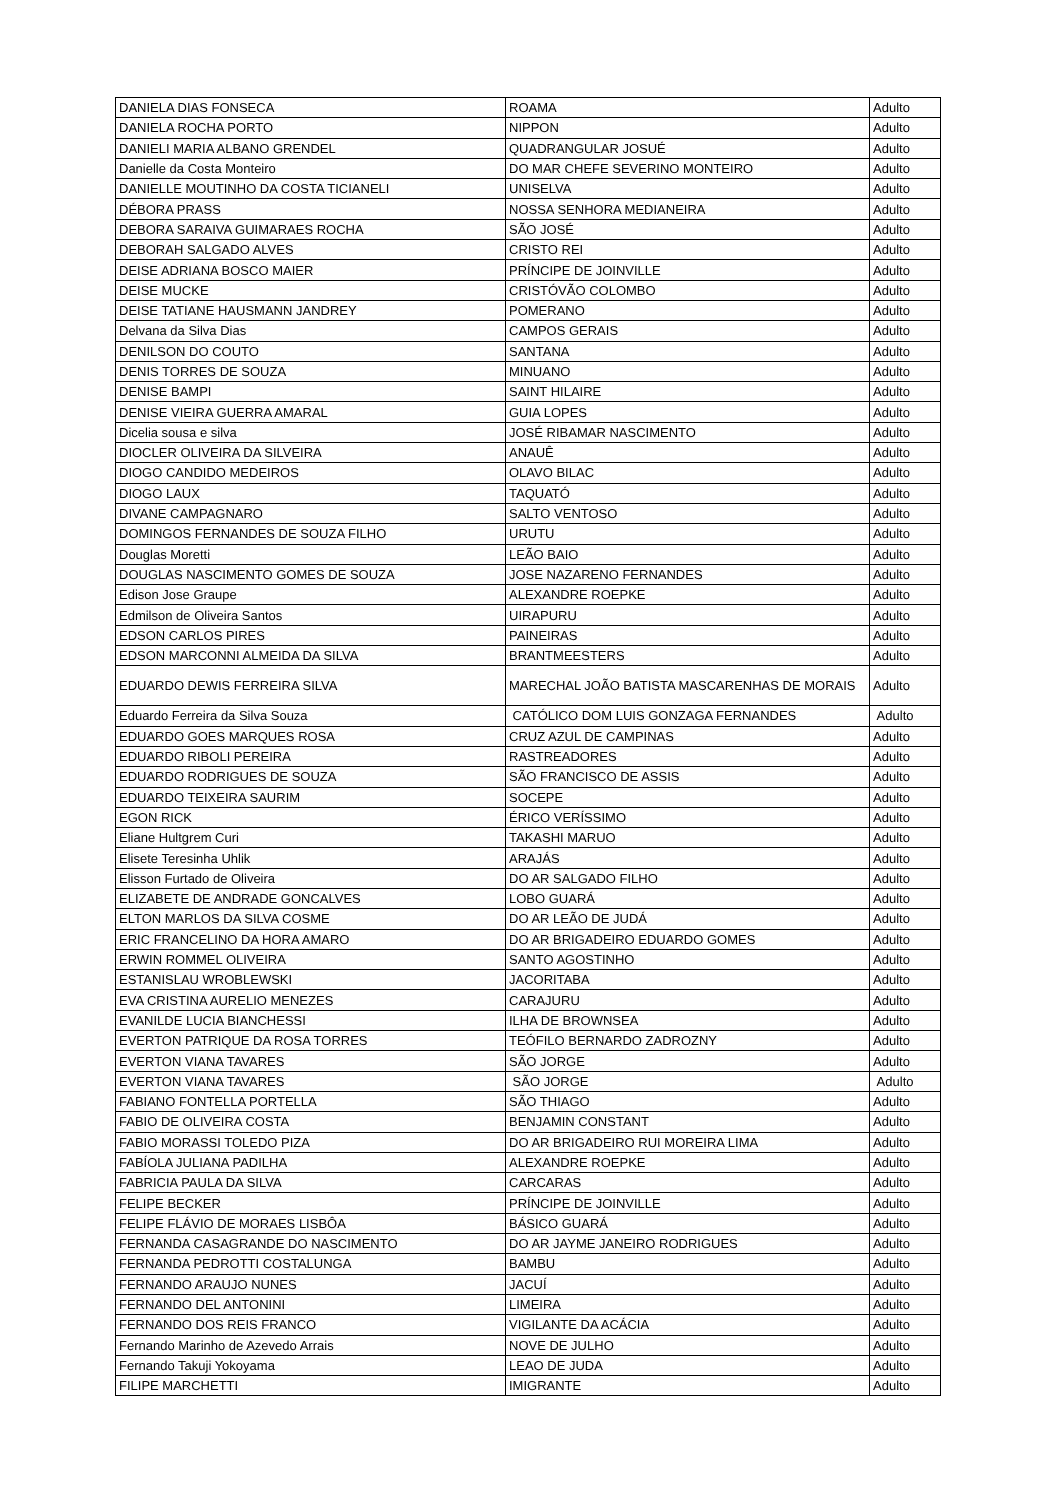| DANIELA DIAS FONSECA | ROAMA | Adulto |
| DANIELA ROCHA PORTO | NIPPON | Adulto |
| DANIELI MARIA ALBANO GRENDEL | QUADRANGULAR JOSUÉ | Adulto |
| Danielle da Costa Monteiro | DO MAR CHEFE SEVERINO MONTEIRO | Adulto |
| DANIELLE MOUTINHO DA COSTA TICIANELI | UNISELVA | Adulto |
| DÉBORA PRASS | NOSSA SENHORA MEDIANEIRA | Adulto |
| DEBORA SARAIVA GUIMARAES ROCHA | SÃO JOSÉ | Adulto |
| DEBORAH SALGADO ALVES | CRISTO REI | Adulto |
| DEISE ADRIANA BOSCO MAIER | PRÍNCIPE DE JOINVILLE | Adulto |
| DEISE MUCKE | CRISTÓVÃO COLOMBO | Adulto |
| DEISE TATIANE HAUSMANN JANDREY | POMERANO | Adulto |
| Delvana da Silva Dias | CAMPOS GERAIS | Adulto |
| DENILSON DO COUTO | SANTANA | Adulto |
| DENIS TORRES DE SOUZA | MINUANO | Adulto |
| DENISE BAMPI | SAINT HILAIRE | Adulto |
| DENISE VIEIRA GUERRA AMARAL | GUIA LOPES | Adulto |
| Dicelia sousa e silva | JOSÉ RIBAMAR NASCIMENTO | Adulto |
| DIOCLER OLIVEIRA DA SILVEIRA | ANAUÊ | Adulto |
| DIOGO CANDIDO MEDEIROS | OLAVO BILAC | Adulto |
| DIOGO LAUX | TAQUATÓ | Adulto |
| DIVANE CAMPAGNARO | SALTO VENTOSO | Adulto |
| DOMINGOS FERNANDES DE SOUZA FILHO | URUTU | Adulto |
| Douglas Moretti | LEÃO BAIO | Adulto |
| DOUGLAS NASCIMENTO GOMES DE SOUZA | JOSE NAZARENO FERNANDES | Adulto |
| Edison Jose Graupe | ALEXANDRE ROEPKE | Adulto |
| Edmilson de Oliveira Santos | UIRAPURU | Adulto |
| EDSON CARLOS PIRES | PAINEIRAS | Adulto |
| EDSON MARCONNI ALMEIDA DA SILVA | BRANTMEESTERS | Adulto |
| EDUARDO DEWIS FERREIRA SILVA | MARECHAL JOÃO BATISTA MASCARENHAS DE MORAIS | Adulto |
| Eduardo Ferreira da Silva Souza | CATÓLICO DOM LUIS GONZAGA FERNANDES | Adulto |
| EDUARDO GOES MARQUES ROSA | CRUZ AZUL DE CAMPINAS | Adulto |
| EDUARDO RIBOLI PEREIRA | RASTREADORES | Adulto |
| EDUARDO RODRIGUES DE SOUZA | SÃO FRANCISCO DE ASSIS | Adulto |
| EDUARDO TEIXEIRA SAURIM | SOCEPE | Adulto |
| EGON RICK | ÉRICO VERÍSSIMO | Adulto |
| Eliane Hultgrem Curi | TAKASHI MARUO | Adulto |
| Elisete Teresinha Uhlik | ARAJÁS | Adulto |
| Elisson Furtado de Oliveira | DO AR SALGADO FILHO | Adulto |
| ELIZABETE DE ANDRADE GONCALVES | LOBO GUARÁ | Adulto |
| ELTON MARLOS DA SILVA COSME | DO AR LEÃO DE JUDÁ | Adulto |
| ERIC FRANCELINO DA HORA AMARO | DO AR BRIGADEIRO EDUARDO GOMES | Adulto |
| ERWIN ROMMEL OLIVEIRA | SANTO AGOSTINHO | Adulto |
| ESTANISLAU WROBLEWSKI | JACORITABA | Adulto |
| EVA CRISTINA AURELIO MENEZES | CARAJURU | Adulto |
| EVANILDE LUCIA BIANCHESSI | ILHA DE BROWNSEA | Adulto |
| EVERTON PATRIQUE DA ROSA TORRES | TEÓFILO BERNARDO ZADROZNY | Adulto |
| EVERTON VIANA TAVARES | SÃO JORGE | Adulto |
| EVERTON VIANA TAVARES | SÃO JORGE | Adulto |
| FABIANO FONTELLA PORTELLA | SÃO THIAGO | Adulto |
| FABIO DE OLIVEIRA COSTA | BENJAMIN CONSTANT | Adulto |
| FABIO MORASSI TOLEDO PIZA | DO AR BRIGADEIRO RUI MOREIRA LIMA | Adulto |
| FABÍOLA JULIANA PADILHA | ALEXANDRE ROEPKE | Adulto |
| FABRICIA PAULA DA SILVA | CARCARAS | Adulto |
| FELIPE BECKER | PRÍNCIPE DE JOINVILLE | Adulto |
| FELIPE FLÁVIO DE MORAES LISBÔA | BÁSICO GUARÁ | Adulto |
| FERNANDA CASAGRANDE DO NASCIMENTO | DO AR JAYME JANEIRO RODRIGUES | Adulto |
| FERNANDA PEDROTTI COSTALUNGA | BAMBU | Adulto |
| FERNANDO ARAUJO NUNES | JACUÍ | Adulto |
| FERNANDO DEL ANTONINI | LIMEIRA | Adulto |
| FERNANDO DOS REIS FRANCO | VIGILANTE DA ACÁCIA | Adulto |
| Fernando Marinho de Azevedo Arrais | NOVE DE JULHO | Adulto |
| Fernando Takuji Yokoyama | LEAO DE JUDA | Adulto |
| FILIPE MARCHETTI | IMIGRANTE | Adulto |